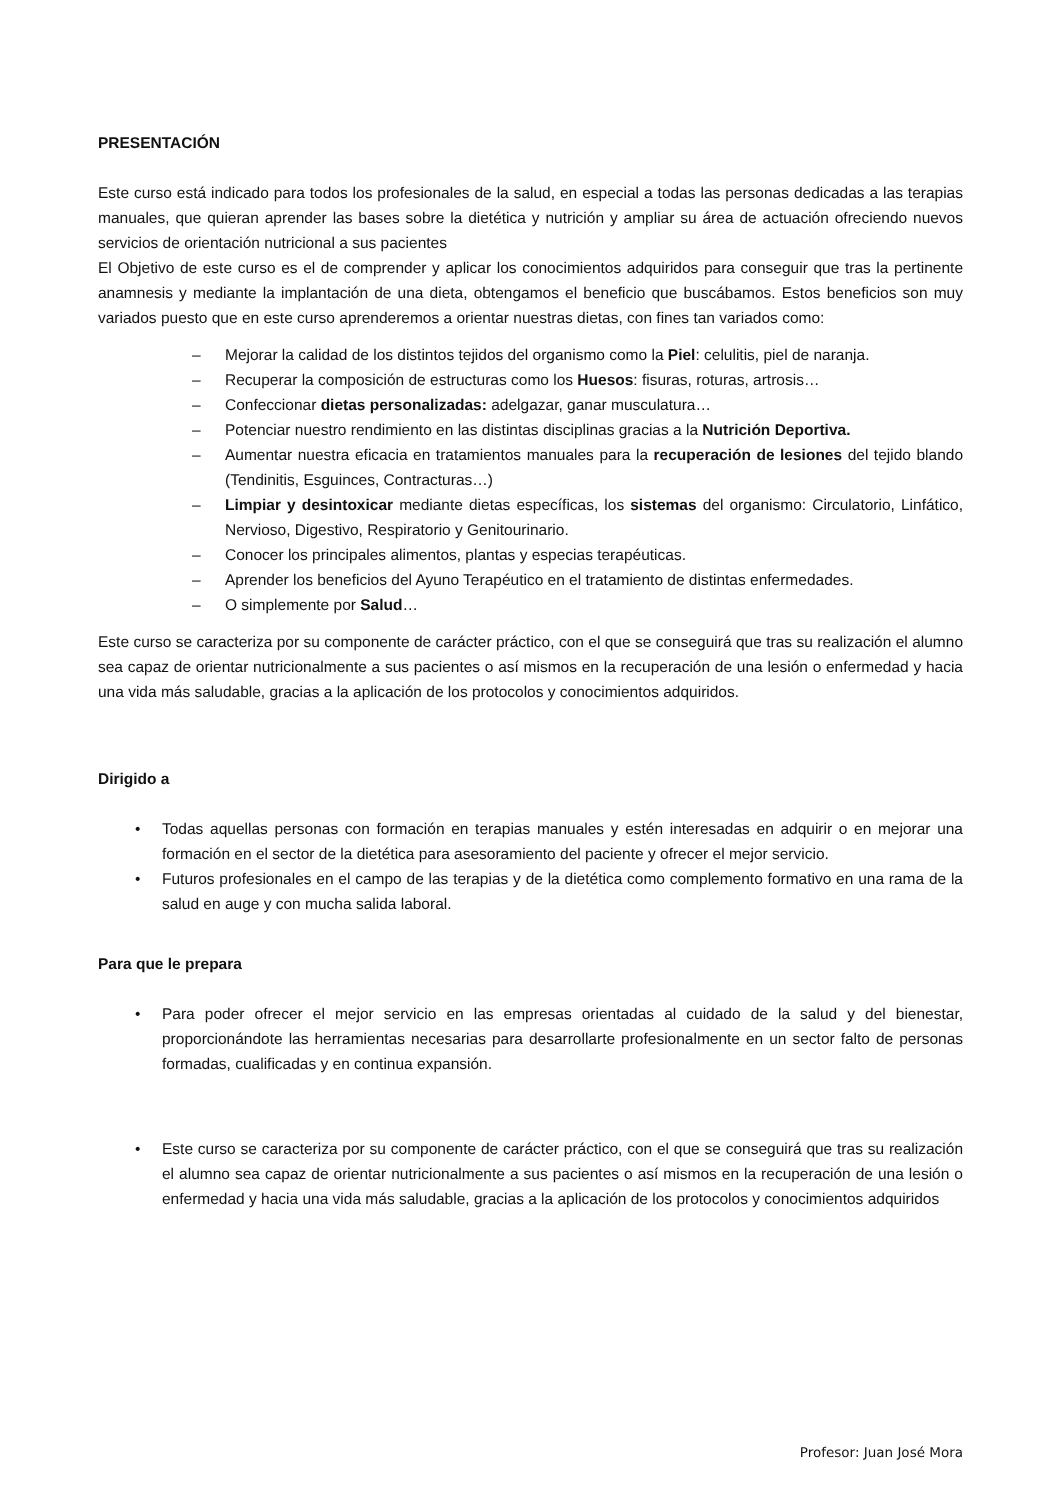PRESENTACIÓN
Este curso está indicado para todos los profesionales de la salud, en especial a todas las personas dedicadas a las terapias manuales, que quieran aprender las bases sobre la dietética y nutrición y ampliar su área de actuación ofreciendo nuevos servicios de orientación nutricional a sus pacientes
El Objetivo de este curso es el de comprender y aplicar los conocimientos adquiridos para conseguir que tras la pertinente anamnesis y mediante la implantación de una dieta, obtengamos el beneficio que buscábamos. Estos beneficios son muy variados puesto que en este curso aprenderemos a orientar nuestras dietas, con fines tan variados como:
– Mejorar la calidad de los distintos tejidos del organismo como la Piel: celulitis, piel de naranja.
– Recuperar la composición de estructuras como los Huesos: fisuras, roturas, artrosis…
– Confeccionar dietas personalizadas: adelgazar, ganar musculatura…
– Potenciar nuestro rendimiento en las distintas disciplinas gracias a la Nutrición Deportiva.
– Aumentar nuestra eficacia en tratamientos manuales para la recuperación de lesiones del tejido blando (Tendinitis, Esguinces, Contracturas…)
– Limpiar y desintoxicar mediante dietas específicas, los sistemas del organismo: Circulatorio, Linfático, Nervioso, Digestivo, Respiratorio y Genitourinario.
– Conocer los principales alimentos, plantas y especias terapéuticas.
– Aprender los beneficios del Ayuno Terapéutico en el tratamiento de distintas enfermedades.
– O simplemente por Salud…
Este curso se caracteriza por su componente de carácter práctico, con el que se conseguirá que tras su realización el alumno sea capaz de orientar nutricionalmente a sus pacientes o así mismos en la recuperación de una lesión o enfermedad y hacia una vida más saludable, gracias a la aplicación de los protocolos y conocimientos adquiridos.
Dirigido a
• Todas aquellas personas con formación en terapias manuales y estén interesadas en adquirir o en mejorar una formación en el sector de la dietética para asesoramiento del paciente y ofrecer el mejor servicio.
• Futuros profesionales en el campo de las terapias y de la dietética como complemento formativo en una rama de la salud en auge y con mucha salida laboral.
Para que le prepara
• Para poder ofrecer el mejor servicio en las empresas orientadas al cuidado de la salud y del bienestar, proporcionándote las herramientas necesarias para desarrollarte profesionalmente en un sector falto de personas formadas, cualificadas y en continua expansión.
• Este curso se caracteriza por su componente de carácter práctico, con el que se conseguirá que tras su realización el alumno sea capaz de orientar nutricionalmente a sus pacientes o así mismos en la recuperación de una lesión o enfermedad y hacia una vida más saludable, gracias a la aplicación de los protocolos y conocimientos adquiridos
Profesor: Juan José Mora